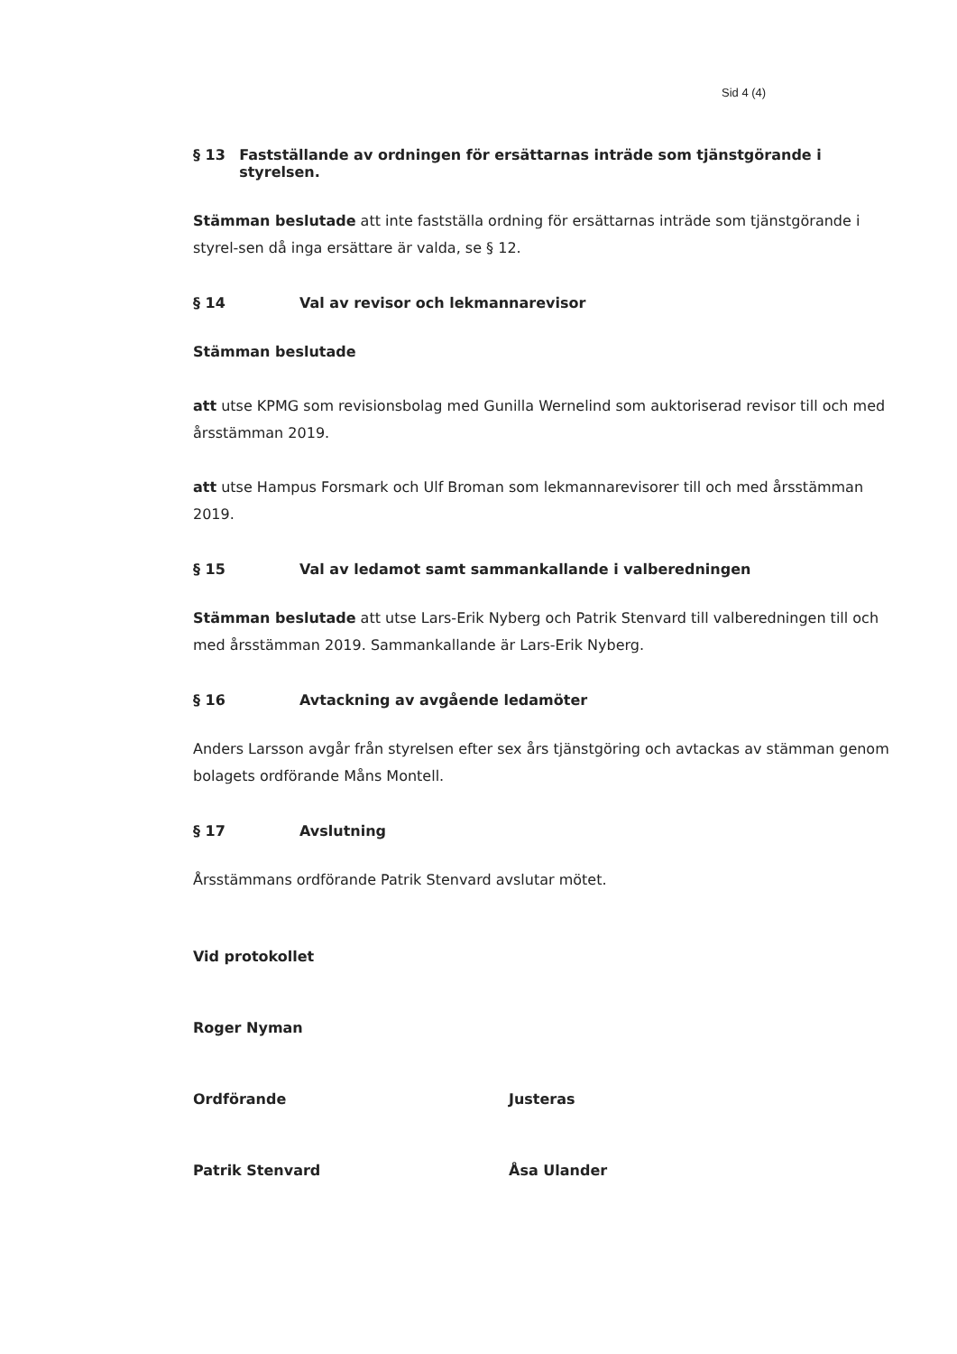Sid 4 (4)
§ 13 Fastställande av ordningen för ersättarnas inträde som tjänstgörande i styrelsen.
Stämman beslutade att inte fastställa ordning för ersättarnas inträde som tjänstgörande i styrel-sen då inga ersättare är valda, se § 12.
§ 14 Val av revisor och lekmannarevisor
Stämman beslutade
att utse KPMG som revisionsbolag med Gunilla Wernelind som auktoriserad revisor till och med årsstämman 2019.
att utse Hampus Forsmark och Ulf Broman som lekmannarevisorer till och med årsstämman 2019.
§ 15 Val av ledamot samt sammankallande i valberedningen
Stämman beslutade att utse Lars-Erik Nyberg och Patrik Stenvard till valberedningen till och med årsstämman 2019. Sammankallande är Lars-Erik Nyberg.
§ 16 Avtackning av avgående ledamöter
Anders Larsson avgår från styrelsen efter sex års tjänstgöring och avtackas av stämman genom bolagets ordförande Måns Montell.
§ 17 Avslutning
Årsstämmans ordförande Patrik Stenvard avslutar mötet.
Vid protokollet
Roger Nyman
Ordförande
Patrik Stenvard
Justeras
Åsa Ulander